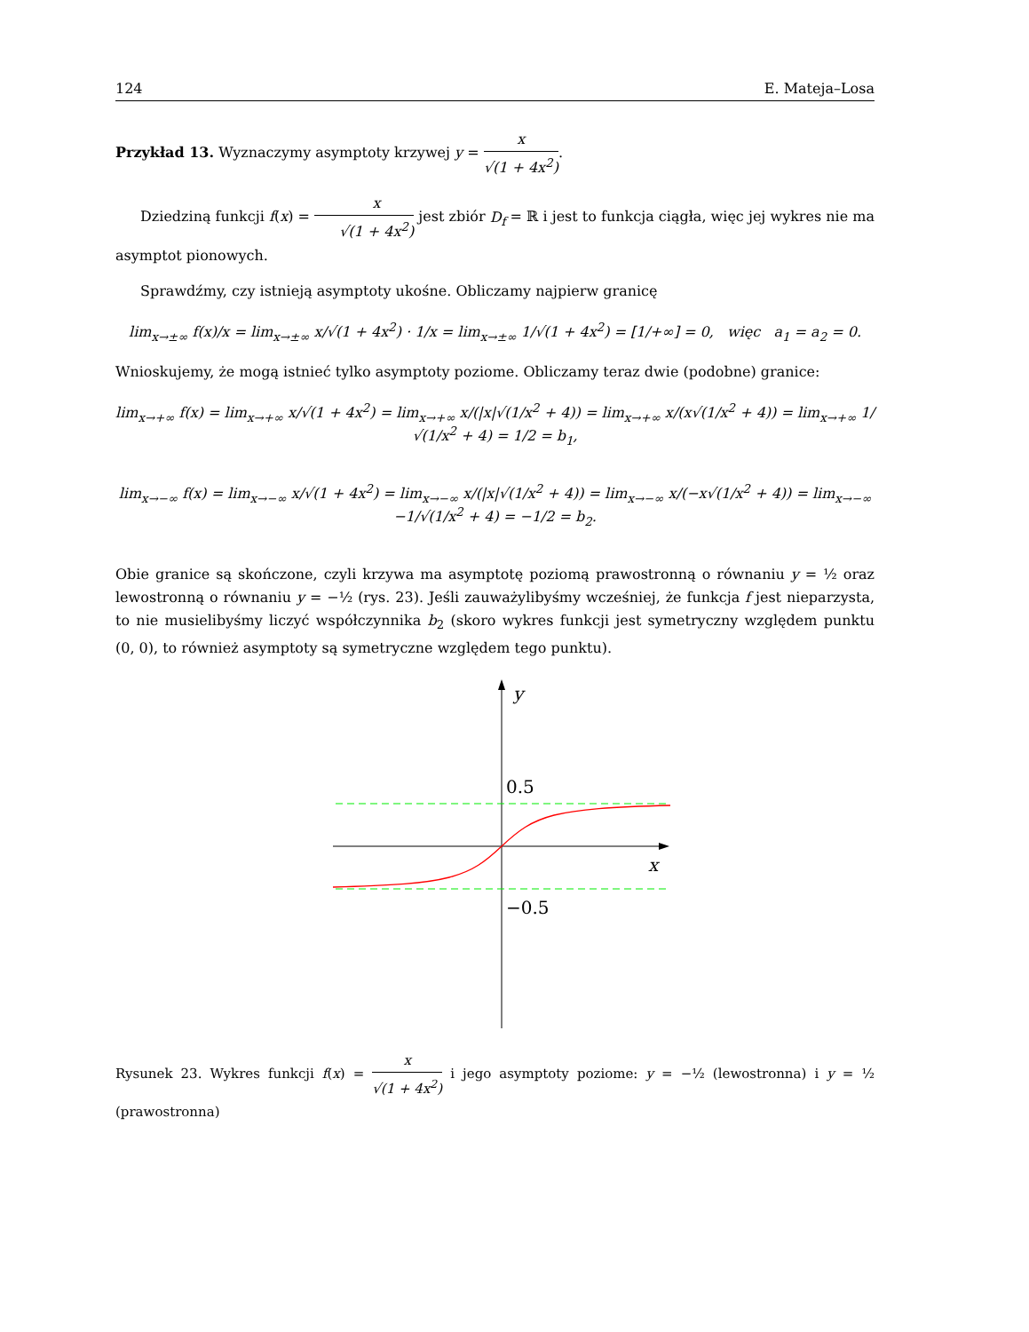124 E. Mateja–Losa
Przykład 13. Wyznaczymy asymptoty krzywej y = x √(1 + 4x<sup>2</sup>).
Dziedziną funkcji f(x) = x √(1 + 4x<sup>2</sup>) jest zbiór D<sub>f</sub> = ℝ i jest to funkcja ciągła, więc jej wykres nie ma asymptot pionowych.
Sprawdźmy, czy istnieją asymptoty ukośne. Obliczamy najpierw granicę
lim<sub>x→±∞</sub> f(x)/x = lim<sub>x→±∞</sub> x/√(1 + 4x<sup>2</sup>) · 1/x = lim<sub>x→±∞</sub> 1/√(1 + 4x<sup>2</sup>) = [1/+∞] = 0, więc a<sub>1</sub> = a<sub>2</sub> = 0.
Wnioskujemy, że mogą istnieć tylko asymptoty poziome. Obliczamy teraz dwie (podobne) granice:
lim<sub>x→+∞</sub> f(x) = lim<sub>x→+∞</sub> x/√(1 + 4x<sup>2</sup>) = lim<sub>x→+∞</sub> x/(|x|√(1/x<sup>2</sup> + 4)) = lim<sub>x→+∞</sub> x/(x√(1/x<sup>2</sup> + 4)) = lim<sub>x→+∞</sub> 1/√(1/x<sup>2</sup> + 4) = 1/2 = b<sub>1</sub>,
lim<sub>x→−∞</sub> f(x) = lim<sub>x→−∞</sub> x/√(1 + 4x<sup>2</sup>) = lim<sub>x→−∞</sub> x/(|x|√(1/x<sup>2</sup> + 4)) = lim<sub>x→−∞</sub> x/(−x√(1/x<sup>2</sup> + 4)) = lim<sub>x→−∞</sub> −1/√(1/x<sup>2</sup> + 4) = −1/2 = b<sub>2</sub>.
Obie granice są skończone, czyli krzywa ma asymptotę poziomą prawostronną o równaniu y = ½ oraz lewostronną o równaniu y = −½ (rys. 23). Jeśli zauważylibyśmy wcześniej, że funkcja f jest nieparzysta, to nie musielibyśmy liczyć współczynnika b<sub>2</sub> (skoro wykres funkcji jest symetryczny względem punktu (0, 0), to również asymptoty są symetryczne względem tego punktu).
y
x
0.5
−0.5
Rysunek 23. Wykres funkcji f(x) = x √(1 + 4x<sup>2</sup>) i jego asymptoty poziome: y = −½ (lewostronna) i y = ½ (prawostronna)